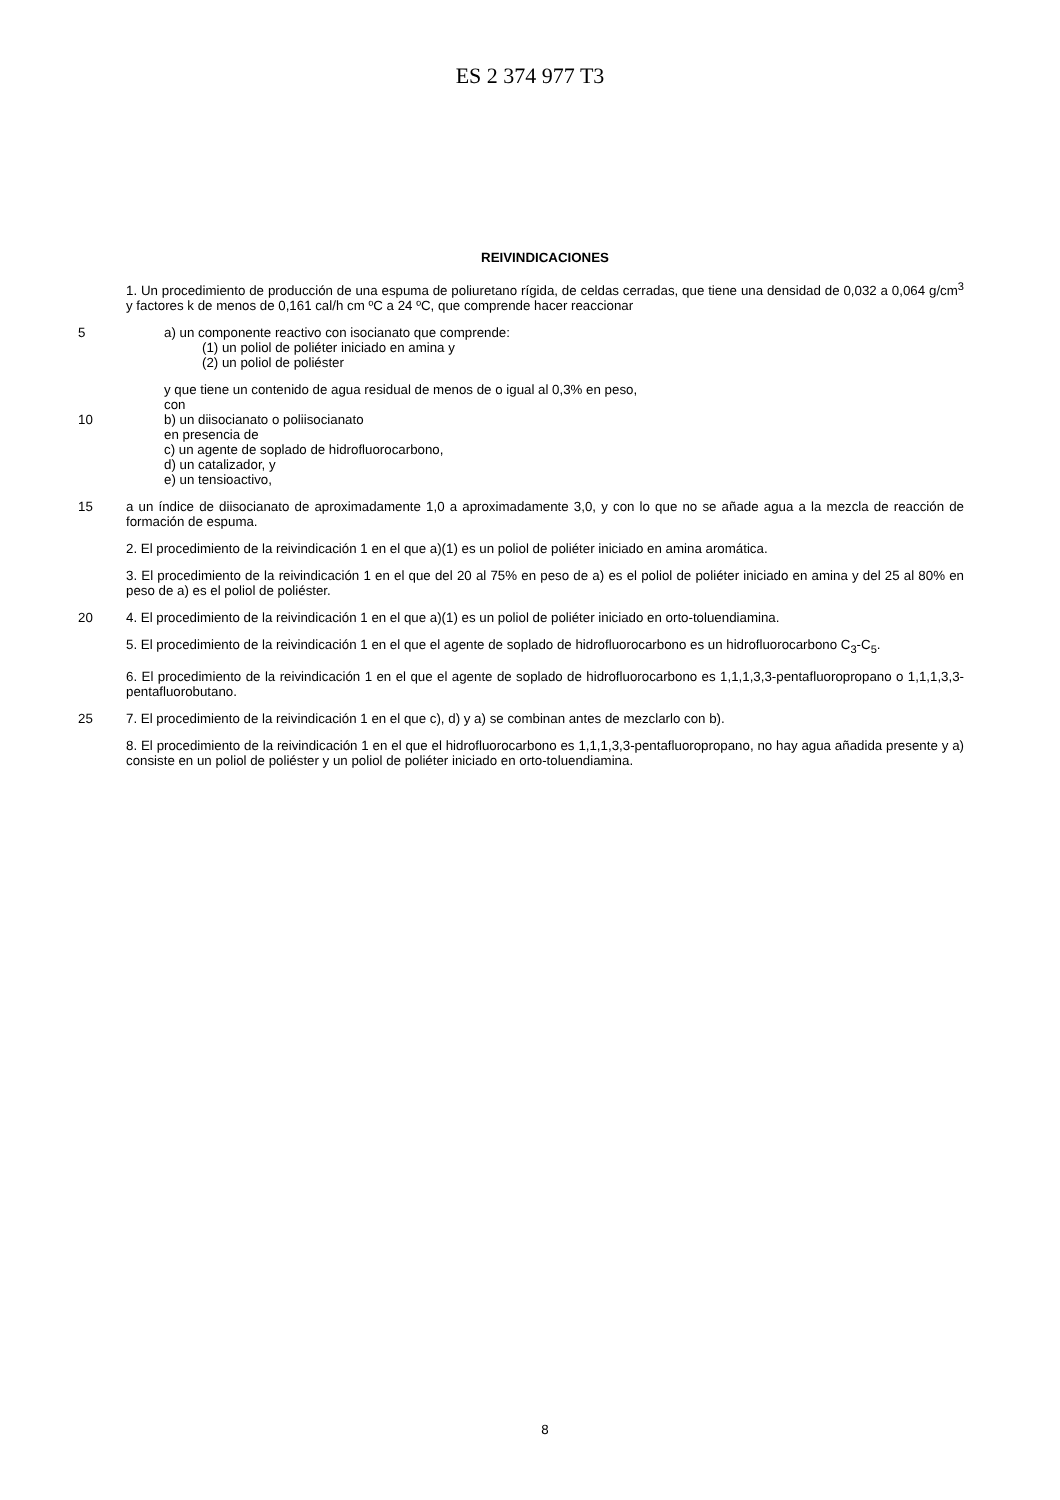ES 2 374 977 T3
REIVINDICACIONES
1. Un procedimiento de producción de una espuma de poliuretano rígida, de celdas cerradas, que tiene una densidad de 0,032 a 0,064 g/cm<sup>3</sup> y factores k de menos de 0,161 cal/h cm ºC a 24 ºC, que comprende hacer reaccionar
5 a) un componente reactivo con isocianato que comprende:
(1) un poliol de poliéter iniciado en amina y
(2) un poliol de poliéster
y que tiene un contenido de agua residual de menos de o igual al 0,3% en peso,
con
10 b) un diisocianato o poliisocianato
en presencia de
c) un agente de soplado de hidrofluorocarbono,
d) un catalizador, y
e) un tensioactivo,
15 a un índice de diisocianato de aproximadamente 1,0 a aproximadamente 3,0, y con lo que no se añade agua a la mezcla de reacción de formación de espuma.
2. El procedimiento de la reivindicación 1 en el que a)(1) es un poliol de poliéter iniciado en amina aromática.
3. El procedimiento de la reivindicación 1 en el que del 20 al 75% en peso de a) es el poliol de poliéter iniciado en amina y del 25 al 80% en peso de a) es el poliol de poliéster.
20 4. El procedimiento de la reivindicación 1 en el que a)(1) es un poliol de poliéter iniciado en orto-toluendiamina.
5. El procedimiento de la reivindicación 1 en el que el agente de soplado de hidrofluorocarbono es un hidrofluorocarbono C<sub>3</sub>-C<sub>5</sub>.
6. El procedimiento de la reivindicación 1 en el que el agente de soplado de hidrofluorocarbono es 1,1,1,3,3-pentafluoropropano o 1,1,1,3,3-pentafluorobutano.
25 7. El procedimiento de la reivindicación 1 en el que c), d) y a) se combinan antes de mezclarlo con b).
8. El procedimiento de la reivindicación 1 en el que el hidrofluorocarbono es 1,1,1,3,3-pentafluoropropano, no hay agua añadida presente y a) consiste en un poliol de poliéster y un poliol de poliéter iniciado en orto-toluendiamina.
8